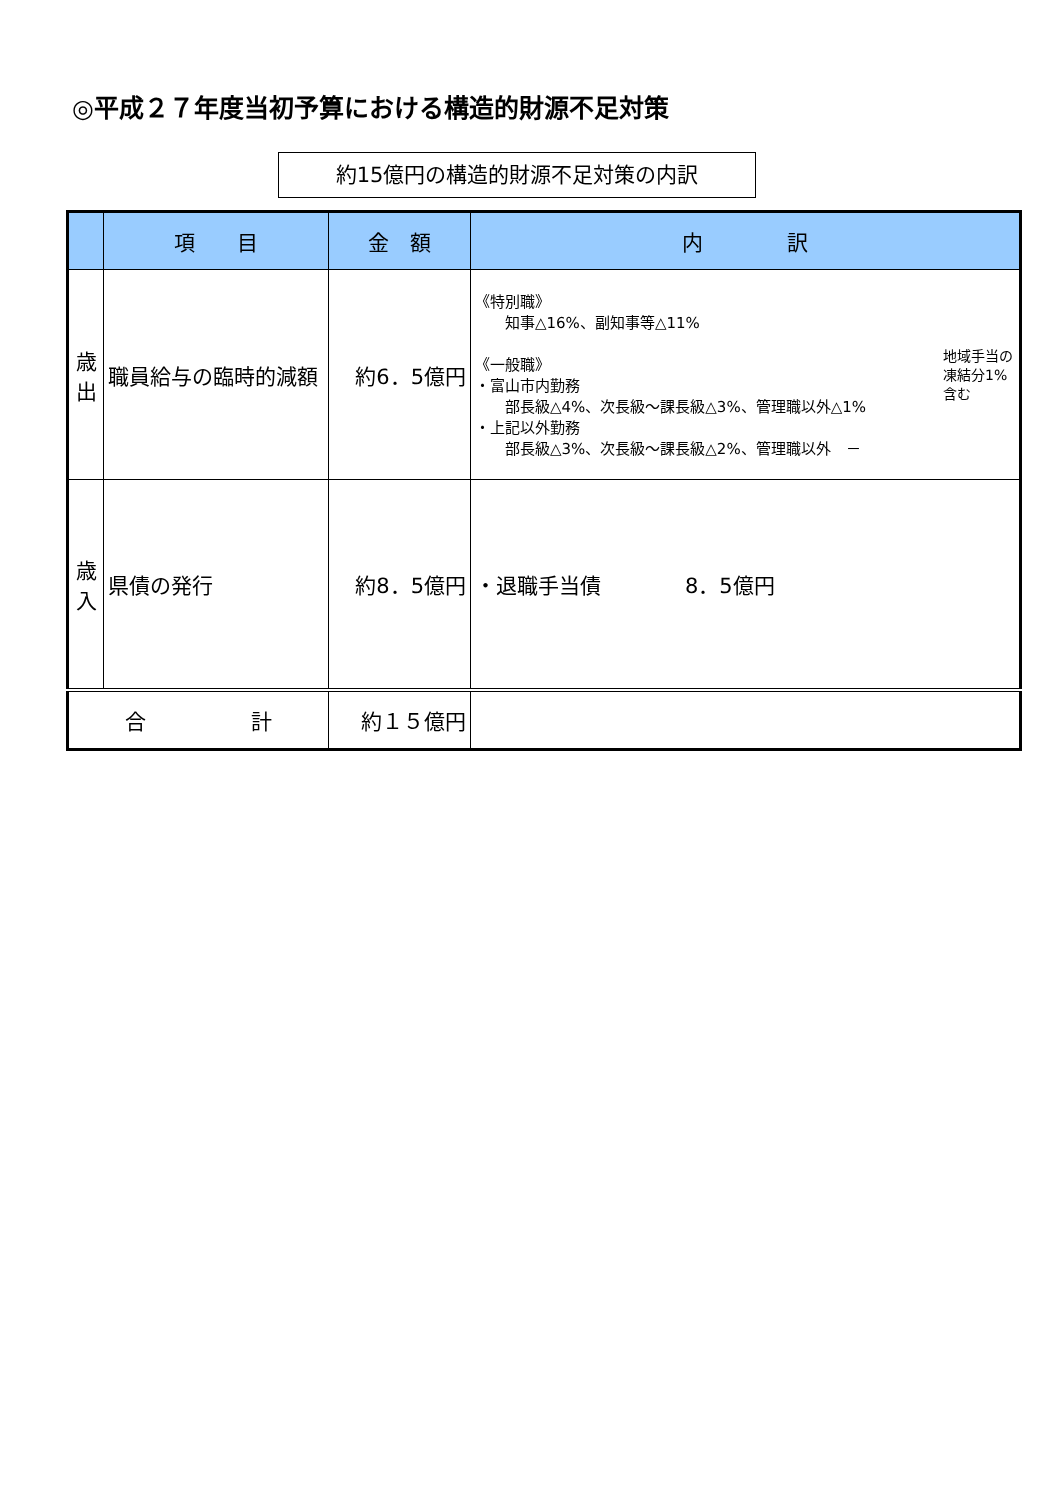◎平成２７年度当初予算における構造的財源不足対策
約15億円の構造的財源不足対策の内訳
| | 項 目 | 金 額 | 内 訳 |
| --- | --- | --- | --- |
| 歳出 | 職員給与の臨時的減額 | 約6．5億円 | 地域手当の凍結分1%含む 《特別職》 知事△16%、副知事等△11% 《一般職》 ・富山市内勤務 部長級△4%、次長級～課長級△3%、管理職以外△1% ・上記以外勤務 部長級△3%、次長級～課長級△2%、管理職以外 － |
| 歳入 | 県債の発行 | 約8．5億円 | ・退職手当債 8．5億円 |
| 合 計 | | 約１５億円 | |